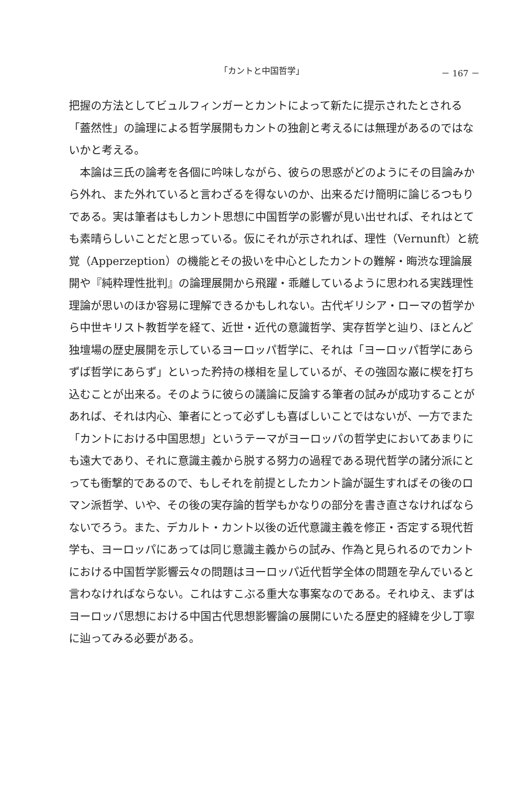「カントと中国哲学」 － 167 －
把握の方法としてビュルフィンガーとカントによって新たに提示されたとされる「蓋然性」の論理による哲学展開もカントの独創と考えるには無理があるのではないかと考える。
　本論は三氏の論考を各個に吟味しながら、彼らの思惑がどのようにその目論みから外れ、また外れていると言わざるを得ないのか、出来るだけ簡明に論じるつもりである。実は筆者はもしカント思想に中国哲学の影響が見い出せれば、それはとても素晴らしいことだと思っている。仮にそれが示されれば、理性（Vernunft）と統覚（Apperzeption）の機能とその扱いを中心としたカントの難解・晦渋な理論展開や『純粋理性批判』の論理展開から飛躍・乖離しているように思われる実践理性理論が思いのほか容易に理解できるかもしれない。古代ギリシア・ローマの哲学から中世キリスト教哲学を経て、近世・近代の意識哲学、実存哲学と辿り、ほとんど独壇場の歴史展開を示しているヨーロッパ哲学に、それは「ヨーロッパ哲学にあらずば哲学にあらず」といった矜持の様相を呈しているが、その強固な巌に楔を打ち込むことが出来る。そのように彼らの議論に反論する筆者の試みが成功することがあれば、それは内心、筆者にとって必ずしも喜ばしいことではないが、一方でまた「カントにおける中国思想」というテーマがヨーロッパの哲学史においてあまりにも遠大であり、それに意識主義から脱する努力の過程である現代哲学の諸分派にとっても衝撃的であるので、もしそれを前提としたカント論が誕生すればその後のロマン派哲学、いや、その後の実存論的哲学もかなりの部分を書き直さなければならないでろう。また、デカルト・カント以後の近代意識主義を修正・否定する現代哲学も、ヨーロッパにあっては同じ意識主義からの試み、作為と見られるのでカントにおける中国哲学影響云々の問題はヨーロッパ近代哲学全体の問題を孕んでいると言わなければならない。これはすこぶる重大な事案なのである。それゆえ、まずはヨーロッパ思想における中国古代思想影響論の展開にいたる歴史的経緯を少し丁寧に辿ってみる必要がある。